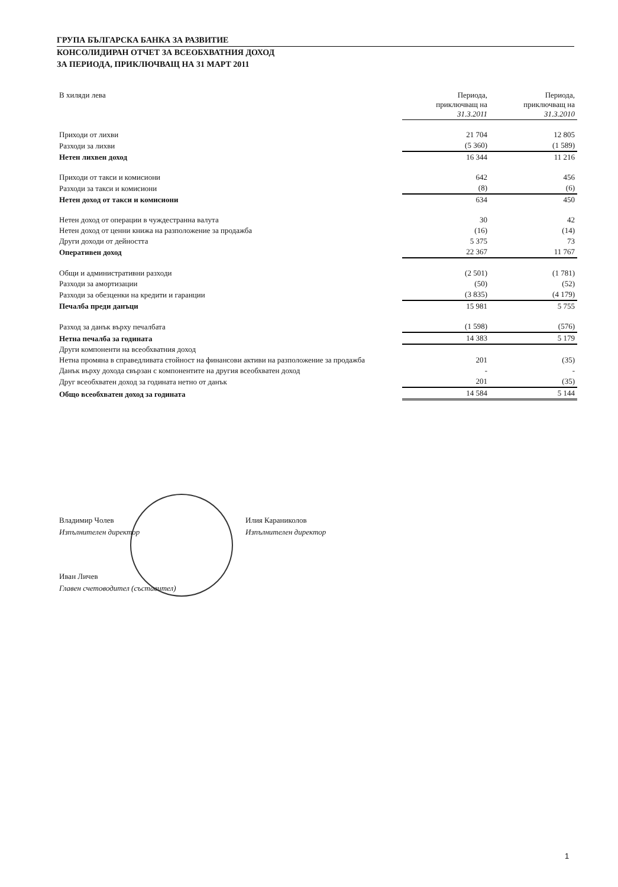ГРУПА БЪЛГАРСКА БАНКА ЗА РАЗВИТИЕ
КОНСОЛИДИРАН ОТЧЕТ ЗА ВСЕОБХВАТНИЯ ДОХОД
ЗА ПЕРИОДА, ПРИКЛЮЧВАЩ НА 31 МАРТ 2011
| В хиляди лева | Периода, приключващ на 31.3.2011 | Периода, приключващ на 31.3.2010 |
| --- | --- | --- |
| Приходи от лихви | 21 704 | 12 805 |
| Разходи за лихви | (5 360) | (1 589) |
| Нетен лихвен доход | 16 344 | 11 216 |
| Приходи от такси и комисиони | 642 | 456 |
| Разходи за такси и комисиони | (8) | (6) |
| Нетен доход от такси и комисиони | 634 | 450 |
| Нетен доход от операции в чуждестранна валута | 30 | 42 |
| Нетен доход от ценни книжа на разположение за продажба | (16) | (14) |
| Други доходи от дейността | 5 375 | 73 |
| Оперативен доход | 22 367 | 11 767 |
| Общи и административни разходи | (2 501) | (1 781) |
| Разходи за амортизации | (50) | (52) |
| Разходи за обезценки на кредити и гаранции | (3 835) | (4 179) |
| Печалба преди данъци | 15 981 | 5 755 |
| Разход за данък върху печалбата | (1 598) | (576) |
| Нетна печалба за годината | 14 383 | 5 179 |
| Други компоненти на всеобхватния доход | | |
| Нетна промяна в справедливата стойност на финансови активи на разположение за продажба | 201 | (35) |
| Данък върху дохода свързан с компонентите на другия всеобхватен доход | - | - |
| Друг всеобхватен доход за годината нетно от данък | 201 | (35) |
| Общо всеобхватен доход за годината | 14 584 | 5 144 |
Владимир Чолев
Изпълнителен директор
Илия Караниколов
Изпълнителен директор
Иван Личев
Главен счетоводител (съставител)
1